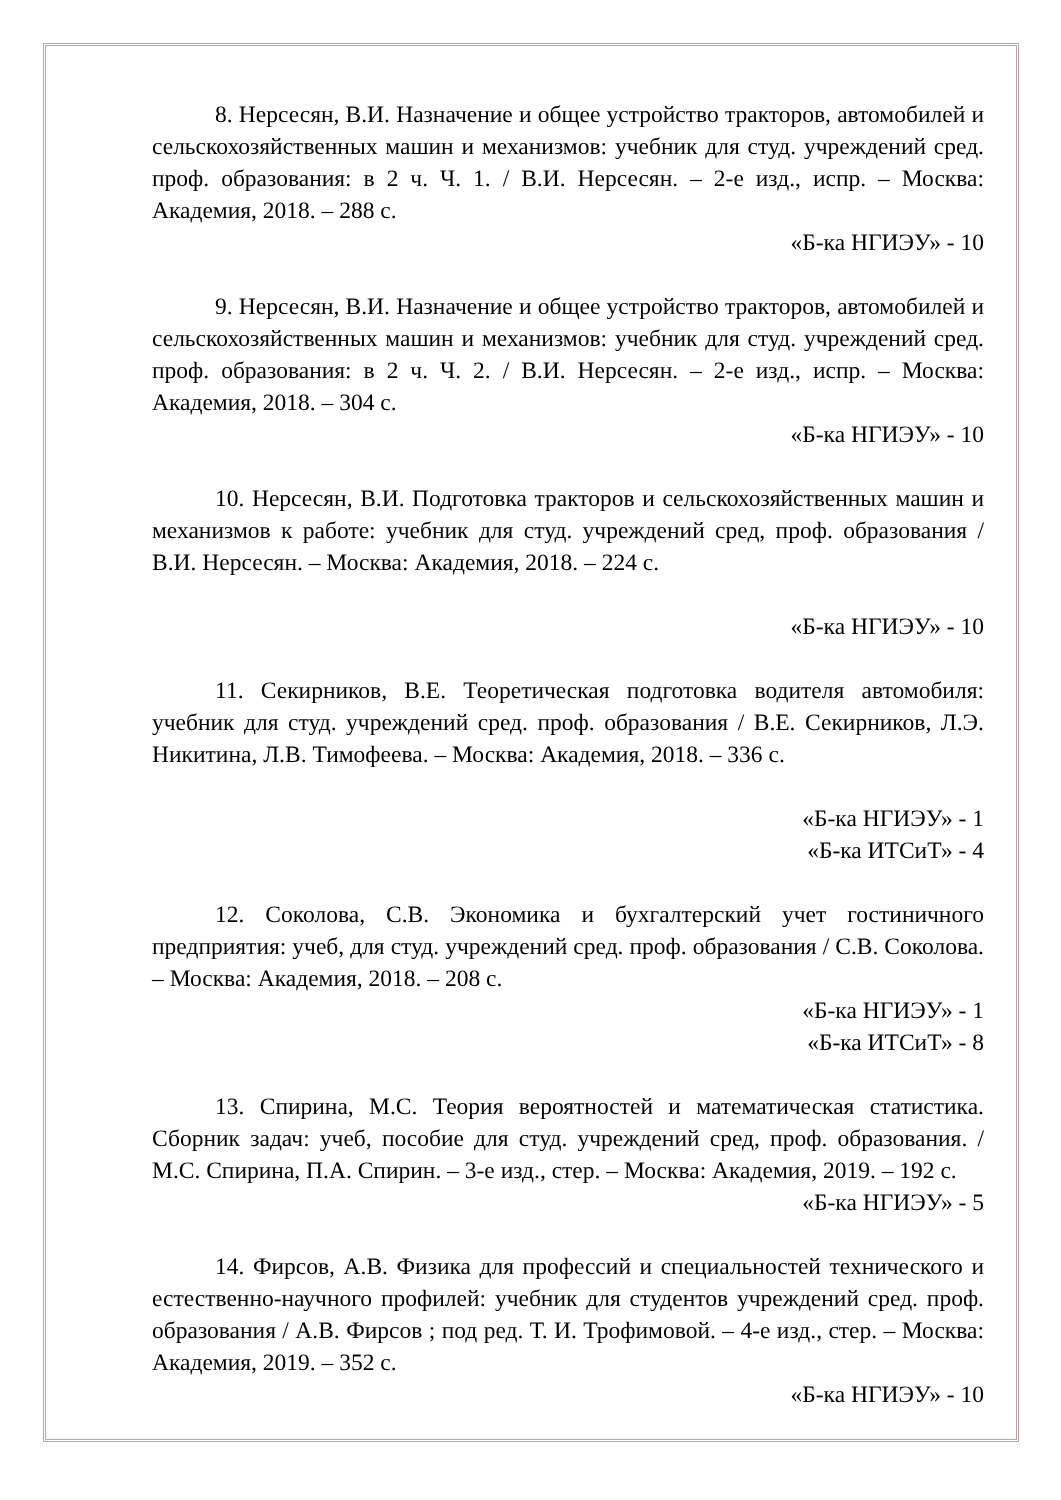8. Нерсесян, В.И. Назначение и общее устройство тракторов, автомобилей и сельскохозяйственных машин и механизмов: учебник для студ. учреждений сред. проф. образования: в 2 ч. Ч. 1. / В.И. Нерсесян. – 2-е изд., испр. – Москва: Академия, 2018. – 288 с.
«Б-ка НГИЭУ» - 10
9. Нерсесян, В.И. Назначение и общее устройство тракторов, автомобилей и сельскохозяйственных машин и механизмов: учебник для студ. учреждений сред. проф. образования: в 2 ч. Ч. 2. / В.И. Нерсесян. – 2-е изд., испр. – Москва: Академия, 2018. – 304 с.
«Б-ка НГИЭУ» - 10
10. Нерсесян, В.И. Подготовка тракторов и сельскохозяйственных машин и механизмов к работе: учебник для студ. учреждений сред, проф. образования / В.И. Нерсесян. – Москва: Академия, 2018. – 224 с.
«Б-ка НГИЭУ» - 10
11. Секирников, В.Е. Теоретическая подготовка водителя автомобиля: учебник для студ. учреждений сред. проф. образования / В.Е. Секирников, Л.Э. Никитина, Л.В. Тимофеева. – Москва: Академия, 2018. – 336 с.
«Б-ка НГИЭУ» - 1
«Б-ка ИТСиТ» - 4
12. Соколова, С.В. Экономика и бухгалтерский учет гостиничного предприятия: учеб, для студ. учреждений сред. проф. образования / С.В. Соколова. – Москва: Академия, 2018. – 208 с.
«Б-ка НГИЭУ» - 1
«Б-ка ИТСиТ» - 8
13. Спирина, М.С. Теория вероятностей и математическая статистика. Сборник задач: учеб, пособие для студ. учреждений сред, проф. образования. / М.С. Спирина, П.А. Спирин. – 3-е изд., стер. – Москва: Академия, 2019. – 192 с.
«Б-ка НГИЭУ» - 5
14. Фирсов, А.В. Физика для профессий и специальностей технического и естественно-научного профилей: учебник для студентов учреждений сред. проф. образования / А.В. Фирсов ; под ред. Т. И. Трофимовой. – 4-е изд., стер. – Москва: Академия, 2019. – 352 с.
«Б-ка НГИЭУ» - 10